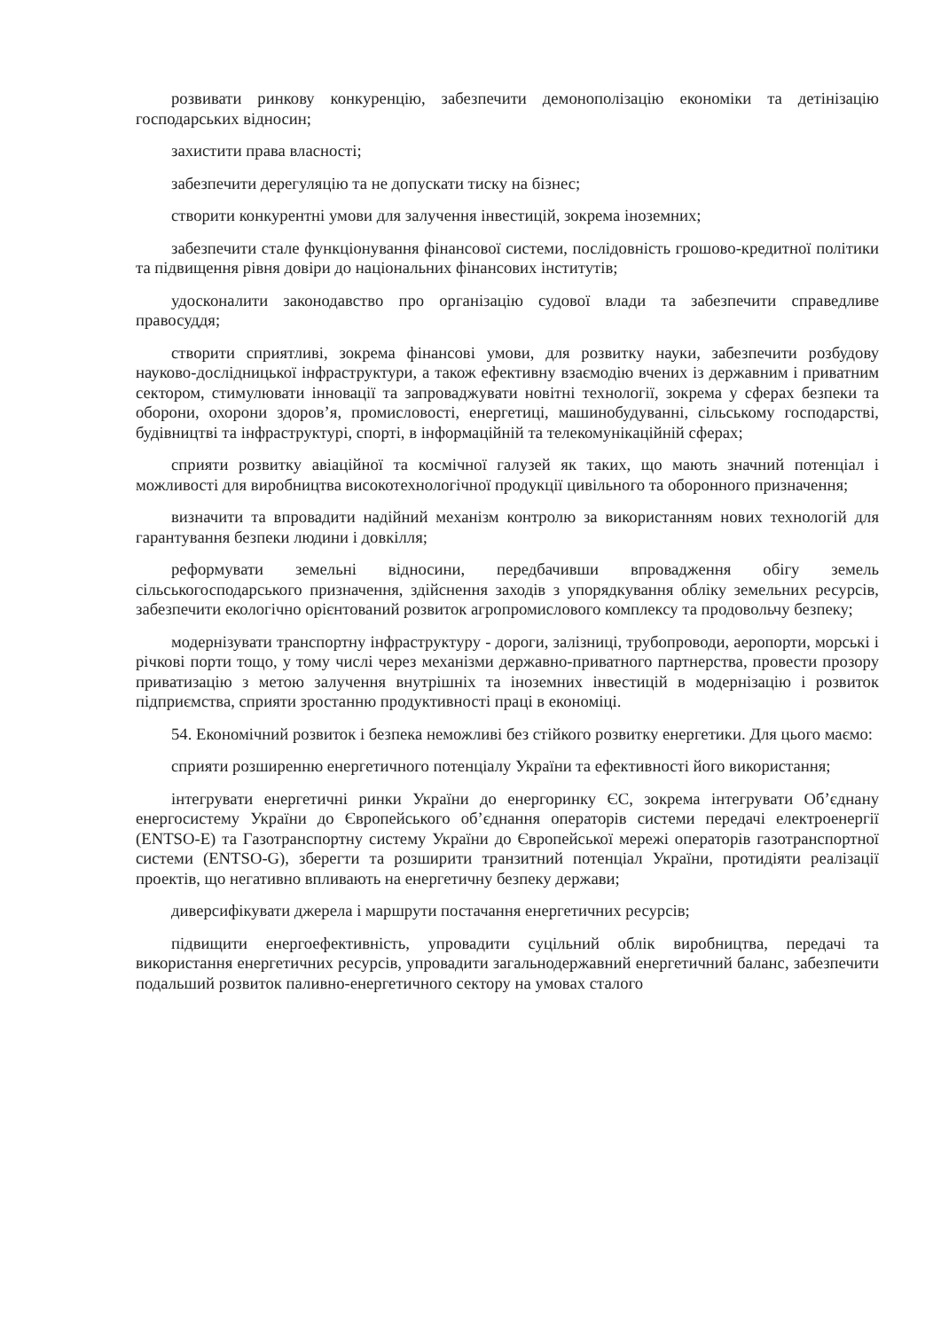розвивати ринкову конкуренцію, забезпечити демонополізацію економіки та детінізацію господарських відносин;
захистити права власності;
забезпечити дерегуляцію та не допускати тиску на бізнес;
створити конкурентні умови для залучення інвестицій, зокрема іноземних;
забезпечити стале функціонування фінансової системи, послідовність грошово-кредитної політики та підвищення рівня довіри до національних фінансових інститутів;
удосконалити законодавство про організацію судової влади та забезпечити справедливе правосуддя;
створити сприятливі, зокрема фінансові умови, для розвитку науки, забезпечити розбудову науково-дослідницької інфраструктури, а також ефективну взаємодію вчених із державним і приватним сектором, стимулювати інновації та запроваджувати новітні технології, зокрема у сферах безпеки та оборони, охорони здоров’я, промисловості, енергетиці, машинобудуванні, сільському господарстві, будівництві та інфраструктурі, спорті, в інформаційній та телекомунікаційній сферах;
сприяти розвитку авіаційної та космічної галузей як таких, що мають значний потенціал і можливості для виробництва високотехнологічної продукції цивільного та оборонного призначення;
визначити та впровадити надійний механізм контролю за використанням нових технологій для гарантування безпеки людини і довкілля;
реформувати земельні відносини, передбачивши впровадження обігу земель сільськогосподарського призначення, здійснення заходів з упорядкування обліку земельних ресурсів, забезпечити екологічно орієнтований розвиток агропромислового комплексу та продовольчу безпеку;
модернізувати транспортну інфраструктуру - дороги, залізниці, трубопроводи, аеропорти, морські і річкові порти тощо, у тому числі через механізми державно-приватного партнерства, провести прозору приватизацію з метою залучення внутрішніх та іноземних інвестицій в модернізацію і розвиток підприємства, сприяти зростанню продуктивності праці в економіці.
54. Економічний розвиток і безпека неможливі без стійкого розвитку енергетики. Для цього маємо:
сприяти розширенню енергетичного потенціалу України та ефективності його використання;
інтегрувати енергетичні ринки України до енергоринку ЄС, зокрема інтегрувати Об’єднану енергосистему України до Європейського об’єднання операторів системи передачі електроенергії (ENTSO-E) та Газотранспортну систему України до Європейської мережі операторів газотранспортної системи (ENTSO-G), зберегти та розширити транзитний потенціал України, протидіяти реалізації проектів, що негативно впливають на енергетичну безпеку держави;
диверсифікувати джерела і маршрути постачання енергетичних ресурсів;
підвищити енергоефективність, упровадити суцільний облік виробництва, передачі та використання енергетичних ресурсів, упровадити загальнодержавний енергетичний баланс, забезпечити подальший розвиток паливно-енергетичного сектору на умовах сталого